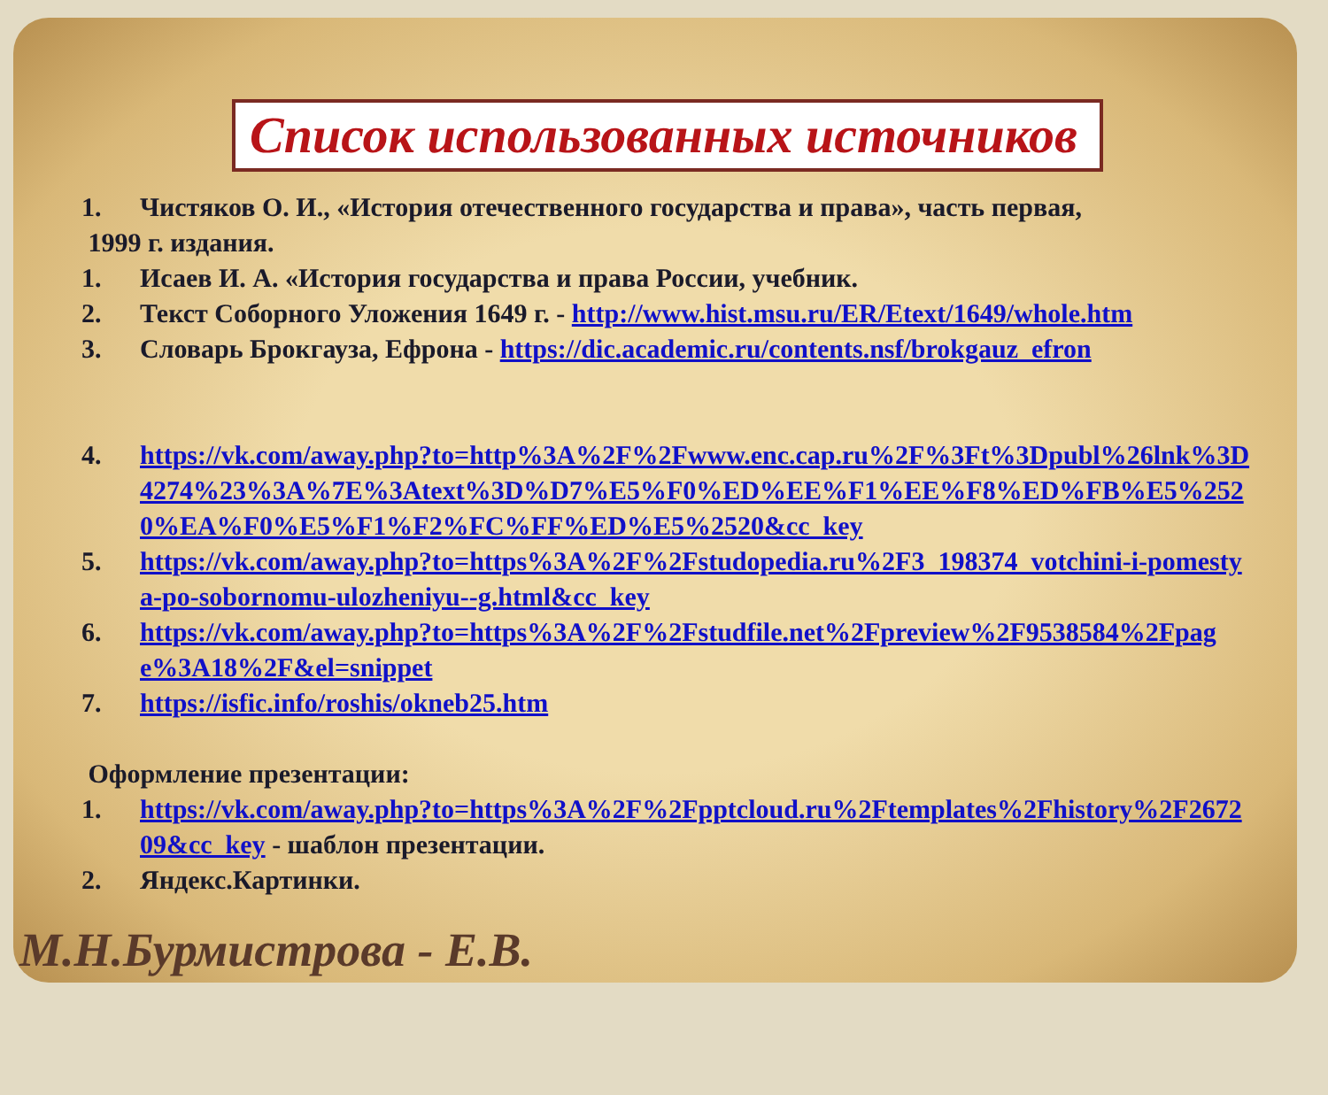Список использованных источников
1. Чистяков О. И., «История отечественного государства и права», часть первая,
1999 г. издания.
1. Исаев И. А. «История государства и права России, учебник.
2. Текст Соборного Уложения 1649 г. - http://www.hist.msu.ru/ER/Etext/1649/whole.htm
3. Словарь Брокгауза, Ефрона - https://dic.academic.ru/contents.nsf/brokgauz_efron
4. https://vk.com/away.php?to=http%3A%2F%2Fwww.enc.cap.ru%2F%3Ft%3Dpubl%26lnk%3D4274%23%3A%7E%3Atext%3D%D7%E5%F0%ED%EE%F1%EE%F8%ED%FB%E5%2520%EA%F0%E5%F1%F2%FC%FF%ED%E5%2520&cc_key
5. https://vk.com/away.php?to=https%3A%2F%2Fstudopedia.ru%2F3_198374_votchini-i-pomestya-po-sobornomu-ulozheniyu--g.html&cc_key
6. https://vk.com/away.php?to=https%3A%2F%2Fstudfile.net%2Fpreview%2F9538584%2Fpage%3A18%2F&el=snippet
7. https://isfic.info/roshis/okneb25.htm
Оформление презентации:
1. https://vk.com/away.php?to=https%3A%2F%2Fpptcloud.ru%2Ftemplates%2Fhistory%2F267209&cc_key - шаблон презентации.
2. Яндекс.Картинки.
М.Н.Бурмистрова - Е.В.